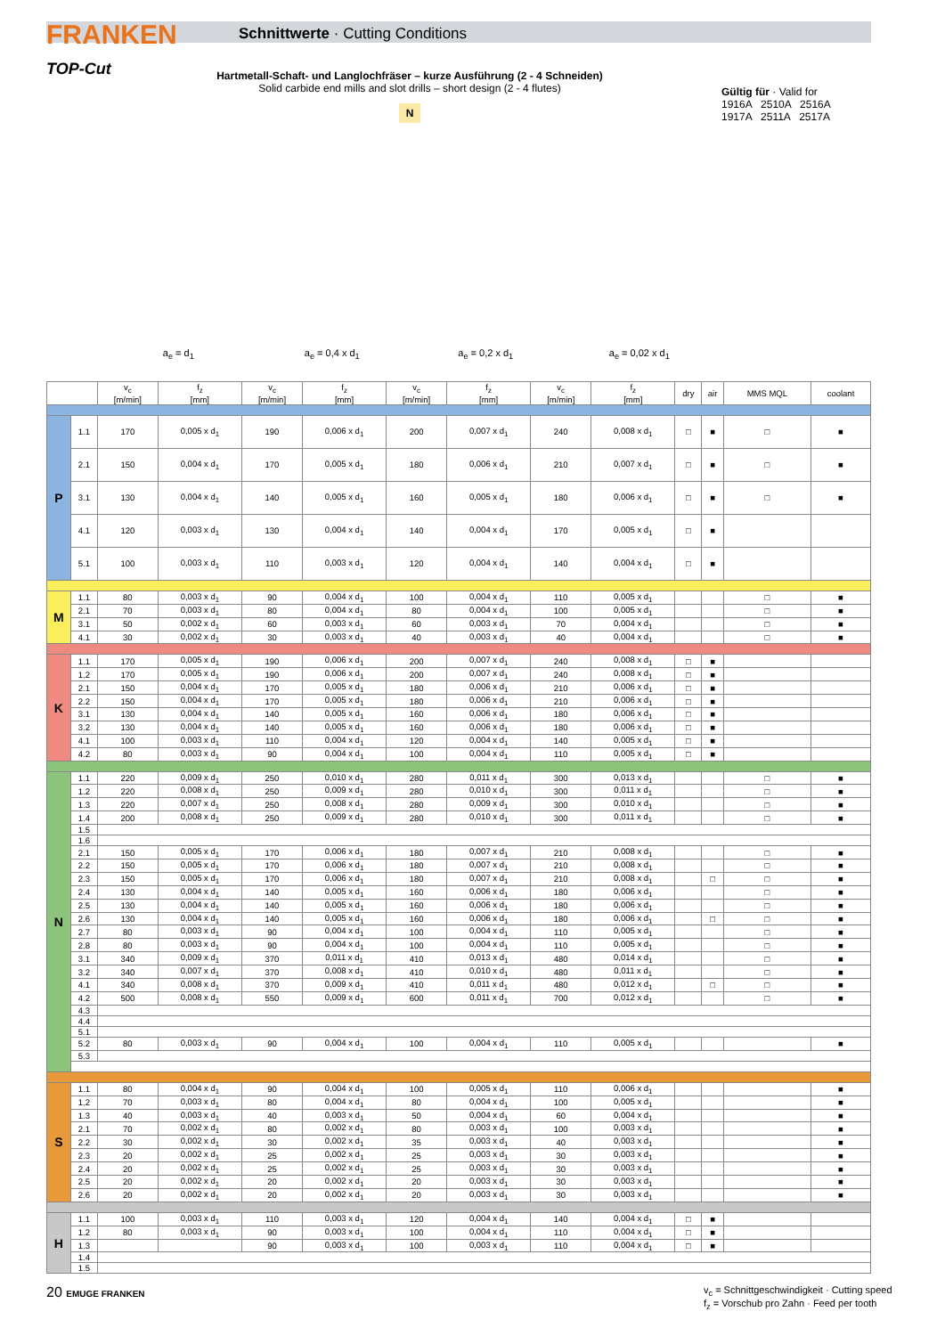FRANKEN
TOP-Cut
Schnittwerte · Cutting Conditions
Hartmetall-Schaft- und Langlochfräser – kurze Ausführung (2 - 4 Schneiden)
Solid carbide end mills and slot drills – short design (2 - 4 flutes)
N
Gültig für · Valid for
1916A 2510A 2516A
1917A 2511A 2517A
a<sub>e</sub> = d<sub>1</sub> a<sub>e</sub> = 0,4 x d<sub>1</sub> a<sub>e</sub> = 0,2 x d<sub>1</sub> a<sub>e</sub> = 0,02 x d<sub>1</sub>
| | | v<sub>c</sub> [m/min] | f<sub>z</sub> [mm] | v<sub>c</sub> [m/min] | f<sub>z</sub> [mm] | v<sub>c</sub> [m/min] | f<sub>z</sub> [mm] | v<sub>c</sub> [m/min] | f<sub>z</sub> [mm] | dry | air | MMS MQL | coolant |
| --- | --- | --- | --- | --- | --- | --- | --- | --- | --- | --- | --- | --- | --- |
| P | 1.1 | 170 | 0,005 x d<sub>1</sub> | 190 | 0,006 x d<sub>1</sub> | 200 | 0,007 x d<sub>1</sub> | 240 | 0,008 x d<sub>1</sub> | □ | ■ | □ | ■ |
| | 2.1 | 150 | 0,004 x d<sub>1</sub> | 170 | 0,005 x d<sub>1</sub> | 180 | 0,006 x d<sub>1</sub> | 210 | 0,007 x d<sub>1</sub> | □ | ■ | □ | ■ |
| | 3.1 | 130 | 0,004 x d<sub>1</sub> | 140 | 0,005 x d<sub>1</sub> | 160 | 0,005 x d<sub>1</sub> | 180 | 0,006 x d<sub>1</sub> | □ | ■ | □ | ■ |
| | 4.1 | 120 | 0,003 x d<sub>1</sub> | 130 | 0,004 x d<sub>1</sub> | 140 | 0,004 x d<sub>1</sub> | 170 | 0,005 x d<sub>1</sub> | □ | ■ | | |
| | 5.1 | 100 | 0,003 x d<sub>1</sub> | 110 | 0,003 x d<sub>1</sub> | 120 | 0,004 x d<sub>1</sub> | 140 | 0,004 x d<sub>1</sub> | □ | ■ | | |
| M | 1.1 | 80 | 0,003 x d<sub>1</sub> | 90 | 0,004 x d<sub>1</sub> | 100 | 0,004 x d<sub>1</sub> | 110 | 0,005 x d<sub>1</sub> | | | □ | ■ |
| | 2.1 | 70 | 0,003 x d<sub>1</sub> | 80 | 0,004 x d<sub>1</sub> | 80 | 0,004 x d<sub>1</sub> | 100 | 0,005 x d<sub>1</sub> | | | □ | ■ |
| | 3.1 | 50 | 0,002 x d<sub>1</sub> | 60 | 0,003 x d<sub>1</sub> | 60 | 0,003 x d<sub>1</sub> | 70 | 0,004 x d<sub>1</sub> | | | □ | ■ |
| | 4.1 | 30 | 0,002 x d<sub>1</sub> | 30 | 0,003 x d<sub>1</sub> | 40 | 0,003 x d<sub>1</sub> | 40 | 0,004 x d<sub>1</sub> | | | □ | ■ |
| K | 1.1 | 170 | 0,005 x d<sub>1</sub> | 190 | 0,006 x d<sub>1</sub> | 200 | 0,007 x d<sub>1</sub> | 240 | 0,008 x d<sub>1</sub> | □ | ■ | | |
| | 1.2 | 170 | 0,005 x d<sub>1</sub> | 190 | 0,006 x d<sub>1</sub> | 200 | 0,007 x d<sub>1</sub> | 240 | 0,008 x d<sub>1</sub> | □ | ■ | | |
| | 2.1 | 150 | 0,004 x d<sub>1</sub> | 170 | 0,005 x d<sub>1</sub> | 180 | 0,006 x d<sub>1</sub> | 210 | 0,006 x d<sub>1</sub> | □ | ■ | | |
| | 2.2 | 150 | 0,004 x d<sub>1</sub> | 170 | 0,005 x d<sub>1</sub> | 180 | 0,006 x d<sub>1</sub> | 210 | 0,006 x d<sub>1</sub> | □ | ■ | | |
| | 3.1 | 130 | 0,004 x d<sub>1</sub> | 140 | 0,005 x d<sub>1</sub> | 160 | 0,006 x d<sub>1</sub> | 180 | 0,006 x d<sub>1</sub> | □ | ■ | | |
| | 3.2 | 130 | 0,004 x d<sub>1</sub> | 140 | 0,005 x d<sub>1</sub> | 160 | 0,006 x d<sub>1</sub> | 180 | 0,006 x d<sub>1</sub> | □ | ■ | | |
| | 4.1 | 100 | 0,003 x d<sub>1</sub> | 110 | 0,004 x d<sub>1</sub> | 120 | 0,004 x d<sub>1</sub> | 140 | 0,005 x d<sub>1</sub> | □ | ■ | | |
| | 4.2 | 80 | 0,003 x d<sub>1</sub> | 90 | 0,004 x d<sub>1</sub> | 100 | 0,004 x d<sub>1</sub> | 110 | 0,005 x d<sub>1</sub> | □ | ■ | | |
| N | 1.1 | 220 | 0,009 x d<sub>1</sub> | 250 | 0,010 x d<sub>1</sub> | 280 | 0,011 x d<sub>1</sub> | 300 | 0,013 x d<sub>1</sub> | | | □ | ■ |
| | 1.2 | 220 | 0,008 x d<sub>1</sub> | 250 | 0,009 x d<sub>1</sub> | 280 | 0,010 x d<sub>1</sub> | 300 | 0,011 x d<sub>1</sub> | | | □ | ■ |
| | 1.3 | 220 | 0,007 x d<sub>1</sub> | 250 | 0,008 x d<sub>1</sub> | 280 | 0,009 x d<sub>1</sub> | 300 | 0,010 x d<sub>1</sub> | | | □ | ■ |
| | 1.4 | 200 | 0,008 x d<sub>1</sub> | 250 | 0,009 x d<sub>1</sub> | 280 | 0,010 x d<sub>1</sub> | 300 | 0,011 x d<sub>1</sub> | | | □ | ■ |
| | 1.5 | | | | | | | | | | | | |
| | 1.6 | | | | | | | | | | | | |
| | 2.1 | 150 | 0,005 x d<sub>1</sub> | 170 | 0,006 x d<sub>1</sub> | 180 | 0,007 x d<sub>1</sub> | 210 | 0,008 x d<sub>1</sub> | | | □ | ■ |
| | 2.2 | 150 | 0,005 x d<sub>1</sub> | 170 | 0,006 x d<sub>1</sub> | 180 | 0,007 x d<sub>1</sub> | 210 | 0,008 x d<sub>1</sub> | | | □ | ■ |
| | 2.3 | 150 | 0,005 x d<sub>1</sub> | 170 | 0,006 x d<sub>1</sub> | 180 | 0,007 x d<sub>1</sub> | 210 | 0,008 x d<sub>1</sub> | | □ | □ | ■ |
| | 2.4 | 130 | 0,004 x d<sub>1</sub> | 140 | 0,005 x d<sub>1</sub> | 160 | 0,006 x d<sub>1</sub> | 180 | 0,006 x d<sub>1</sub> | | | □ | ■ |
| | 2.5 | 130 | 0,004 x d<sub>1</sub> | 140 | 0,005 x d<sub>1</sub> | 160 | 0,006 x d<sub>1</sub> | 180 | 0,006 x d<sub>1</sub> | | | □ | ■ |
| | 2.6 | 130 | 0,004 x d<sub>1</sub> | 140 | 0,005 x d<sub>1</sub> | 160 | 0,006 x d<sub>1</sub> | 180 | 0,006 x d<sub>1</sub> | | □ | □ | ■ |
| | 2.7 | 80 | 0,003 x d<sub>1</sub> | 90 | 0,004 x d<sub>1</sub> | 100 | 0,004 x d<sub>1</sub> | 110 | 0,005 x d<sub>1</sub> | | | □ | ■ |
| | 2.8 | 80 | 0,003 x d<sub>1</sub> | 90 | 0,004 x d<sub>1</sub> | 100 | 0,004 x d<sub>1</sub> | 110 | 0,005 x d<sub>1</sub> | | | □ | ■ |
| | 3.1 | 340 | 0,009 x d<sub>1</sub> | 370 | 0,011 x d<sub>1</sub> | 410 | 0,013 x d<sub>1</sub> | 480 | 0,014 x d<sub>1</sub> | | | □ | ■ |
| | 3.2 | 340 | 0,007 x d<sub>1</sub> | 370 | 0,008 x d<sub>1</sub> | 410 | 0,010 x d<sub>1</sub> | 480 | 0,011 x d<sub>1</sub> | | | □ | ■ |
| | 4.1 | 340 | 0,008 x d<sub>1</sub> | 370 | 0,009 x d<sub>1</sub> | 410 | 0,011 x d<sub>1</sub> | 480 | 0,012 x d<sub>1</sub> | | □ | □ | ■ |
| | 4.2 | 500 | 0,008 x d<sub>1</sub> | 550 | 0,009 x d<sub>1</sub> | 600 | 0,011 x d<sub>1</sub> | 700 | 0,012 x d<sub>1</sub> | | | □ | ■ |
| | 4.3 | | | | | | | | | | | | |
| | 4.4 | | | | | | | | | | | | |
| | 5.1 | | | | | | | | | | | | |
| | 5.2 | 80 | 0,003 x d<sub>1</sub> | 90 | 0,004 x d<sub>1</sub> | 100 | 0,004 x d<sub>1</sub> | 110 | 0,005 x d<sub>1</sub> | | | | ■ |
| | 5.3 | | | | | | | | | | | | |
| S | 1.1 | 80 | 0,004 x d<sub>1</sub> | 90 | 0,004 x d<sub>1</sub> | 100 | 0,005 x d<sub>1</sub> | 110 | 0,006 x d<sub>1</sub> | | | | ■ |
| | 1.2 | 70 | 0,003 x d<sub>1</sub> | 80 | 0,004 x d<sub>1</sub> | 80 | 0,004 x d<sub>1</sub> | 100 | 0,005 x d<sub>1</sub> | | | | ■ |
| | 1.3 | 40 | 0,003 x d<sub>1</sub> | 40 | 0,003 x d<sub>1</sub> | 50 | 0,004 x d<sub>1</sub> | 60 | 0,004 x d<sub>1</sub> | | | | ■ |
| | 2.1 | 70 | 0,002 x d<sub>1</sub> | 80 | 0,002 x d<sub>1</sub> | 80 | 0,003 x d<sub>1</sub> | 100 | 0,003 x d<sub>1</sub> | | | | ■ |
| | 2.2 | 30 | 0,002 x d<sub>1</sub> | 30 | 0,002 x d<sub>1</sub> | 35 | 0,003 x d<sub>1</sub> | 40 | 0,003 x d<sub>1</sub> | | | | ■ |
| | 2.3 | 20 | 0,002 x d<sub>1</sub> | 25 | 0,002 x d<sub>1</sub> | 25 | 0,003 x d<sub>1</sub> | 30 | 0,003 x d<sub>1</sub> | | | | ■ |
| | 2.4 | 20 | 0,002 x d<sub>1</sub> | 25 | 0,002 x d<sub>1</sub> | 25 | 0,003 x d<sub>1</sub> | 30 | 0,003 x d<sub>1</sub> | | | | ■ |
| | 2.5 | 20 | 0,002 x d<sub>1</sub> | 20 | 0,002 x d<sub>1</sub> | 20 | 0,003 x d<sub>1</sub> | 30 | 0,003 x d<sub>1</sub> | | | | ■ |
| | 2.6 | 20 | 0,002 x d<sub>1</sub> | 20 | 0,002 x d<sub>1</sub> | 20 | 0,003 x d<sub>1</sub> | 30 | 0,003 x d<sub>1</sub> | | | | ■ |
| H | 1.1 | 100 | 0,003 x d<sub>1</sub> | 110 | 0,003 x d<sub>1</sub> | 120 | 0,004 x d<sub>1</sub> | 140 | 0,004 x d<sub>1</sub> | □ | ■ | | |
| | 1.2 | 80 | 0,003 x d<sub>1</sub> | 90 | 0,003 x d<sub>1</sub> | 100 | 0,004 x d<sub>1</sub> | 110 | 0,004 x d<sub>1</sub> | □ | ■ | | |
| | 1.3 | | | 90 | 0,003 x d<sub>1</sub> | 100 | 0,003 x d<sub>1</sub> | 110 | 0,004 x d<sub>1</sub> | □ | ■ | | |
| | 1.4 | | | | | | | | | | | | |
| | 1.5 | | | | | | | | | | | | |
20 EMUGE FRANKEN
v<sub>c</sub> = Schnittgeschwindigkeit · Cutting speed
f<sub>z</sub> = Vorschub pro Zahn · Feed per tooth